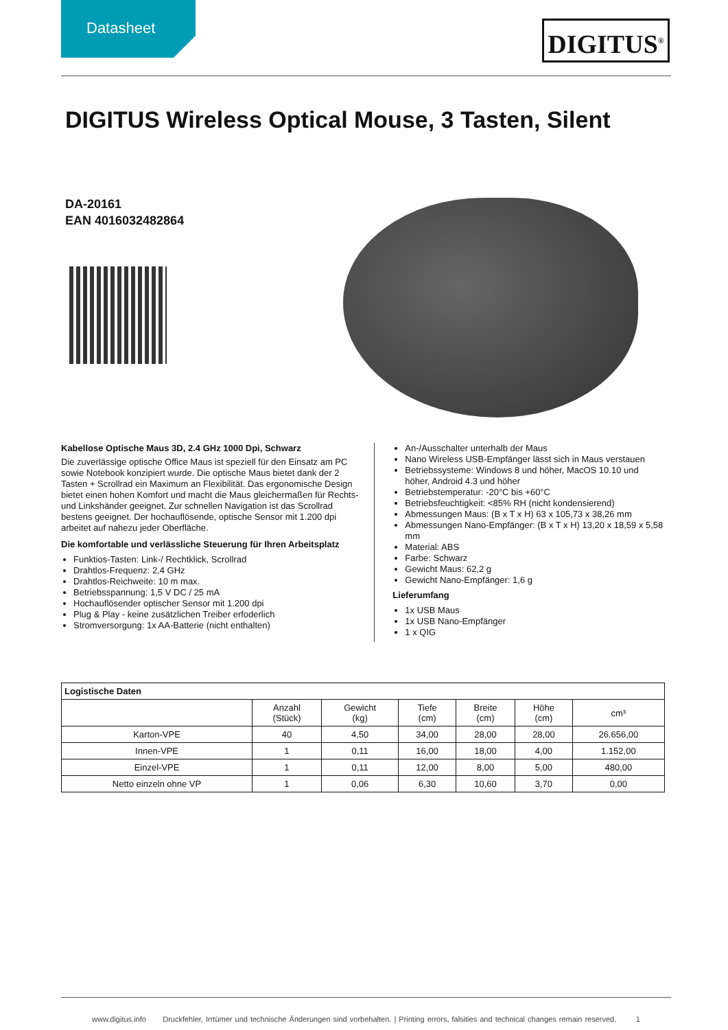Datasheet
DIGITUS<sup>®</sup>
DIGITUS Wireless Optical Mouse, 3 Tasten, Silent
DA-20161
EAN 4016032482864
Kabellose Optische Maus 3D, 2.4 GHz 1000 Dpi, Schwarz
Die zuverlässige optische Office Maus ist speziell für den Einsatz am PC sowie Notebook konzipiert wurde. Die optische Maus bietet dank der 2 Tasten + Scrollrad ein Maximum an Flexibilität. Das ergonomische Design bietet einen hohen Komfort und macht die Maus gleichermaßen für Rechts- und Linkshänder geeignet. Zur schnellen Navigation ist das Scrollrad bestens geeignet. Der hochauflösende, optische Sensor mit 1.200 dpi arbeitet auf nahezu jeder Oberfläche.
Die komfortable und verlässliche Steuerung für Ihren Arbeitsplatz
Funktios-Tasten: Link-/ Rechtklick, Scrollrad
Drahtlos-Frequenz: 2,4 GHz
Drahtlos-Reichweite: 10 m max.
Betriebsspannung: 1,5 V DC / 25 mA
Hochauflösender optischer Sensor mit 1.200 dpi
Plug & Play - keine zusätzlichen Treiber erfoderlich
Stromversorgung: 1x AA-Batterie (nicht enthalten)
An-/Ausschalter unterhalb der Maus
Nano Wireless USB-Empfänger lässt sich in Maus verstauen
Betriebssysteme: Windows 8 und höher, MacOS 10.10 und höher, Android 4.3 und höher
Betriebstemperatur: -20°C bis +60°C
Betriebsfeuchtigkeit: <85% RH (nicht kondensierend)
Abmessungen Maus: (B x T x H) 63 x 105,73 x 38,26 mm
Abmessungen Nano-Empfänger: (B x T x H) 13,20 x 18,59 x 5,58 mm
Material: ABS
Farbe: Schwarz
Gewicht Maus: 62,2 g
Gewicht Nano-Empfänger: 1,6 g
Lieferumfang
1x USB Maus
1x USB Nano-Empfänger
1 x QIG
| Logistische Daten | | | | | | |
| --- | --- | --- | --- | --- | --- | --- |
| | Anzahl (Stück) | Gewicht (kg) | Tiefe (cm) | Breite (cm) | Höhe (cm) | cm³ |
| Karton-VPE | 40 | 4,50 | 34,00 | 28,00 | 28,00 | 26.656,00 |
| Innen-VPE | 1 | 0,11 | 16,00 | 18,00 | 4,00 | 1.152,00 |
| Einzel-VPE | 1 | 0,11 | 12,00 | 8,00 | 5,00 | 480,00 |
| Netto einzeln ohne VP | 1 | 0,06 | 6,30 | 10,60 | 3,70 | 0,00 |
www.digitus.info Druckfehler, Irrtümer und technische Änderungen sind vorbehalten. | Printing errors, falsities and technical changes remain reserved. 1